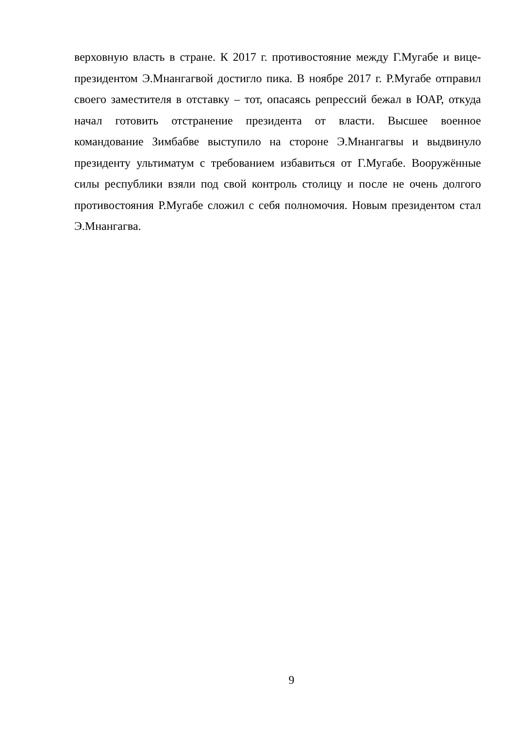верховную власть в стране. К 2017 г. противостояние между Г.Мугабе и вице-президентом Э.Мнангагвой достигло пика. В ноябре 2017 г. Р.Мугабе отправил своего заместителя в отставку – тот, опасаясь репрессий бежал в ЮАР, откуда начал готовить отстранение президента от власти. Высшее военное командование Зимбабве выступило на стороне Э.Мнангагвы и выдвинуло президенту ультиматум с требованием избавиться от Г.Мугабе. Вооружённые силы республики взяли под свой контроль столицу и после не очень долгого противостояния Р.Мугабе сложил с себя полномочия. Новым президентом стал Э.Мнангагва.
9